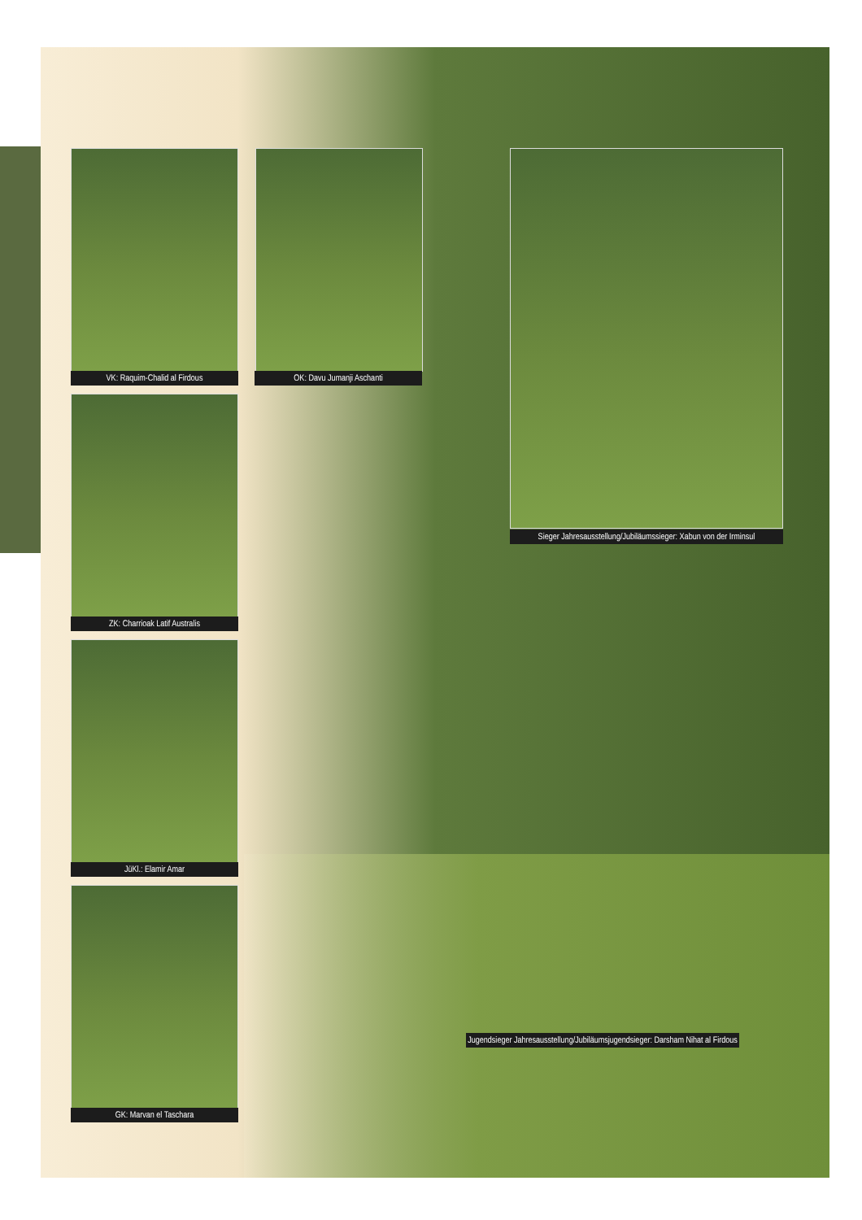VK: Raquim-Chalid al Firdous OK: Davu Jumanji Aschanti
ZK: Charrioak Latif Australis
JüKl.: Elamir Amar
GK: Marvan el Taschara
Sieger Jahresausstellung/Jubiläumssieger: Xabun von der Irminsul
Jugendsieger Jahresausstellung/Jubiläumsjugendsieger: Darsham Nihat al Firdous